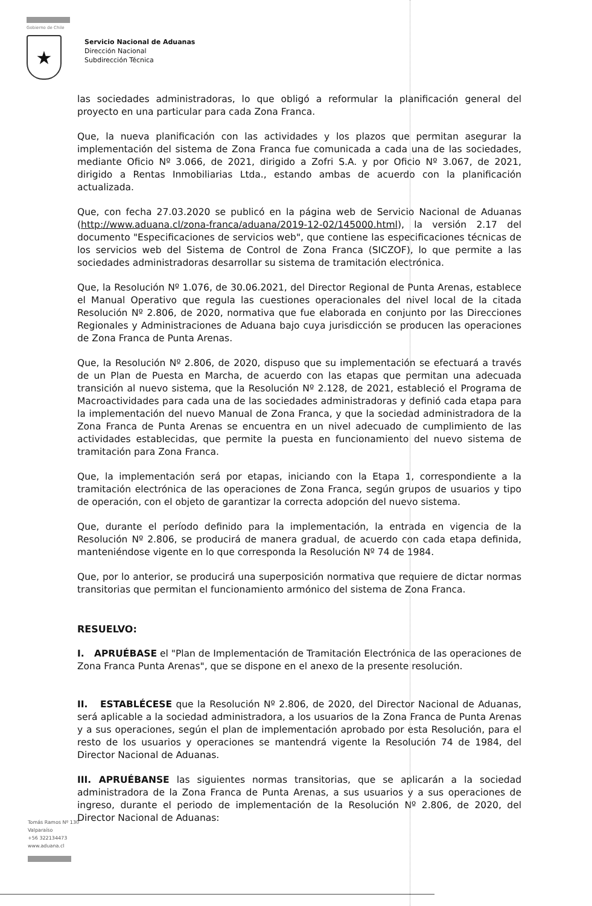Gobierno de Chile
★
Servicio Nacional de Aduanas
Dirección Nacional
Subdirección Técnica
las sociedades administradoras, lo que obligó a reformular la planificación general del proyecto en una particular para cada Zona Franca.
Que, la nueva planificación con las actividades y los plazos que permitan asegurar la implementación del sistema de Zona Franca fue comunicada a cada una de las sociedades, mediante Oficio Nº 3.066, de 2021, dirigido a Zofri S.A. y por Oficio Nº 3.067, de 2021, dirigido a Rentas Inmobiliarias Ltda., estando ambas de acuerdo con la planificación actualizada.
Que, con fecha 27.03.2020 se publicó en la página web de Servicio Nacional de Aduanas (http://www.aduana.cl/zona-franca/aduana/2019-12-02/145000.html), la versión 2.17 del documento "Especificaciones de servicios web", que contiene las especificaciones técnicas de los servicios web del Sistema de Control de Zona Franca (SICZOF), lo que permite a las sociedades administradoras desarrollar su sistema de tramitación electrónica.
Que, la Resolución Nº 1.076, de 30.06.2021, del Director Regional de Punta Arenas, establece el Manual Operativo que regula las cuestiones operacionales del nivel local de la citada Resolución Nº 2.806, de 2020, normativa que fue elaborada en conjunto por las Direcciones Regionales y Administraciones de Aduana bajo cuya jurisdicción se producen las operaciones de Zona Franca de Punta Arenas.
Que, la Resolución Nº 2.806, de 2020, dispuso que su implementación se efectuará a través de un Plan de Puesta en Marcha, de acuerdo con las etapas que permitan una adecuada transición al nuevo sistema, que la Resolución Nº 2.128, de 2021, estableció el Programa de Macroactividades para cada una de las sociedades administradoras y definió cada etapa para la implementación del nuevo Manual de Zona Franca, y que la sociedad administradora de la Zona Franca de Punta Arenas se encuentra en un nivel adecuado de cumplimiento de las actividades establecidas, que permite la puesta en funcionamiento del nuevo sistema de tramitación para Zona Franca.
Que, la implementación será por etapas, iniciando con la Etapa 1, correspondiente a la tramitación electrónica de las operaciones de Zona Franca, según grupos de usuarios y tipo de operación, con el objeto de garantizar la correcta adopción del nuevo sistema.
Que, durante el período definido para la implementación, la entrada en vigencia de la Resolución Nº 2.806, se producirá de manera gradual, de acuerdo con cada etapa definida, manteniéndose vigente en lo que corresponda la Resolución Nº 74 de 1984.
Que, por lo anterior, se producirá una superposición normativa que requiere de dictar normas transitorias que permitan el funcionamiento armónico del sistema de Zona Franca.
RESUELVO:
I. APRUÉBASE el "Plan de Implementación de Tramitación Electrónica de las operaciones de Zona Franca Punta Arenas", que se dispone en el anexo de la presente resolución.
II. ESTABLÉCESE que la Resolución Nº 2.806, de 2020, del Director Nacional de Aduanas, será aplicable a la sociedad administradora, a los usuarios de la Zona Franca de Punta Arenas y a sus operaciones, según el plan de implementación aprobado por esta Resolución, para el resto de los usuarios y operaciones se mantendrá vigente la Resolución 74 de 1984, del Director Nacional de Aduanas.
III. APRUÉBANSE las siguientes normas transitorias, que se aplicarán a la sociedad administradora de la Zona Franca de Punta Arenas, a sus usuarios y a sus operaciones de ingreso, durante el periodo de implementación de la Resolución Nº 2.806, de 2020, del Director Nacional de Aduanas:
Tomás Ramos Nº 130
Valparaíso
+56 322134473
www.aduana.cl